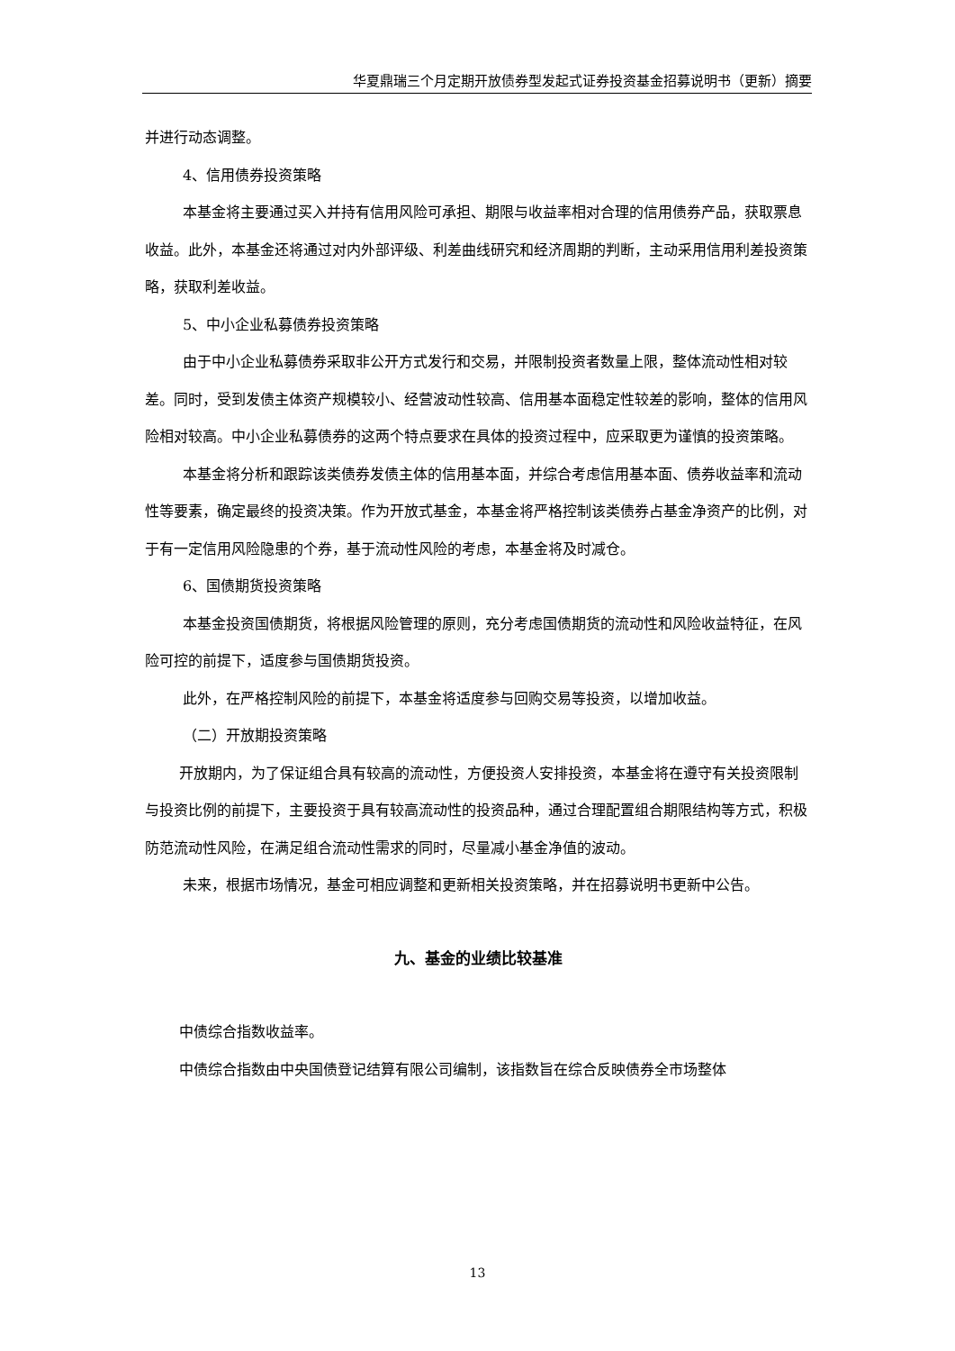华夏鼎瑞三个月定期开放债券型发起式证券投资基金招募说明书（更新）摘要
并进行动态调整。
4、信用债券投资策略
本基金将主要通过买入并持有信用风险可承担、期限与收益率相对合理的信用债券产品，获取票息收益。此外，本基金还将通过对内外部评级、利差曲线研究和经济周期的判断，主动采用信用利差投资策略，获取利差收益。
5、中小企业私募债券投资策略
由于中小企业私募债券采取非公开方式发行和交易，并限制投资者数量上限，整体流动性相对较差。同时，受到发债主体资产规模较小、经营波动性较高、信用基本面稳定性较差的影响，整体的信用风险相对较高。中小企业私募债券的这两个特点要求在具体的投资过程中，应采取更为谨慎的投资策略。
本基金将分析和跟踪该类债券发债主体的信用基本面，并综合考虑信用基本面、债券收益率和流动性等要素，确定最终的投资决策。作为开放式基金，本基金将严格控制该类债券占基金净资产的比例，对于有一定信用风险隐患的个券，基于流动性风险的考虑，本基金将及时减仓。
6、国债期货投资策略
本基金投资国债期货，将根据风险管理的原则，充分考虑国债期货的流动性和风险收益特征，在风险可控的前提下，适度参与国债期货投资。
此外，在严格控制风险的前提下，本基金将适度参与回购交易等投资，以增加收益。
（二）开放期投资策略
开放期内，为了保证组合具有较高的流动性，方便投资人安排投资，本基金将在遵守有关投资限制与投资比例的前提下，主要投资于具有较高流动性的投资品种，通过合理配置组合期限结构等方式，积极防范流动性风险，在满足组合流动性需求的同时，尽量减小基金净值的波动。
未来，根据市场情况，基金可相应调整和更新相关投资策略，并在招募说明书更新中公告。
九、基金的业绩比较基准
中债综合指数收益率。
中债综合指数由中央国债登记结算有限公司编制，该指数旨在综合反映债券全市场整体
13